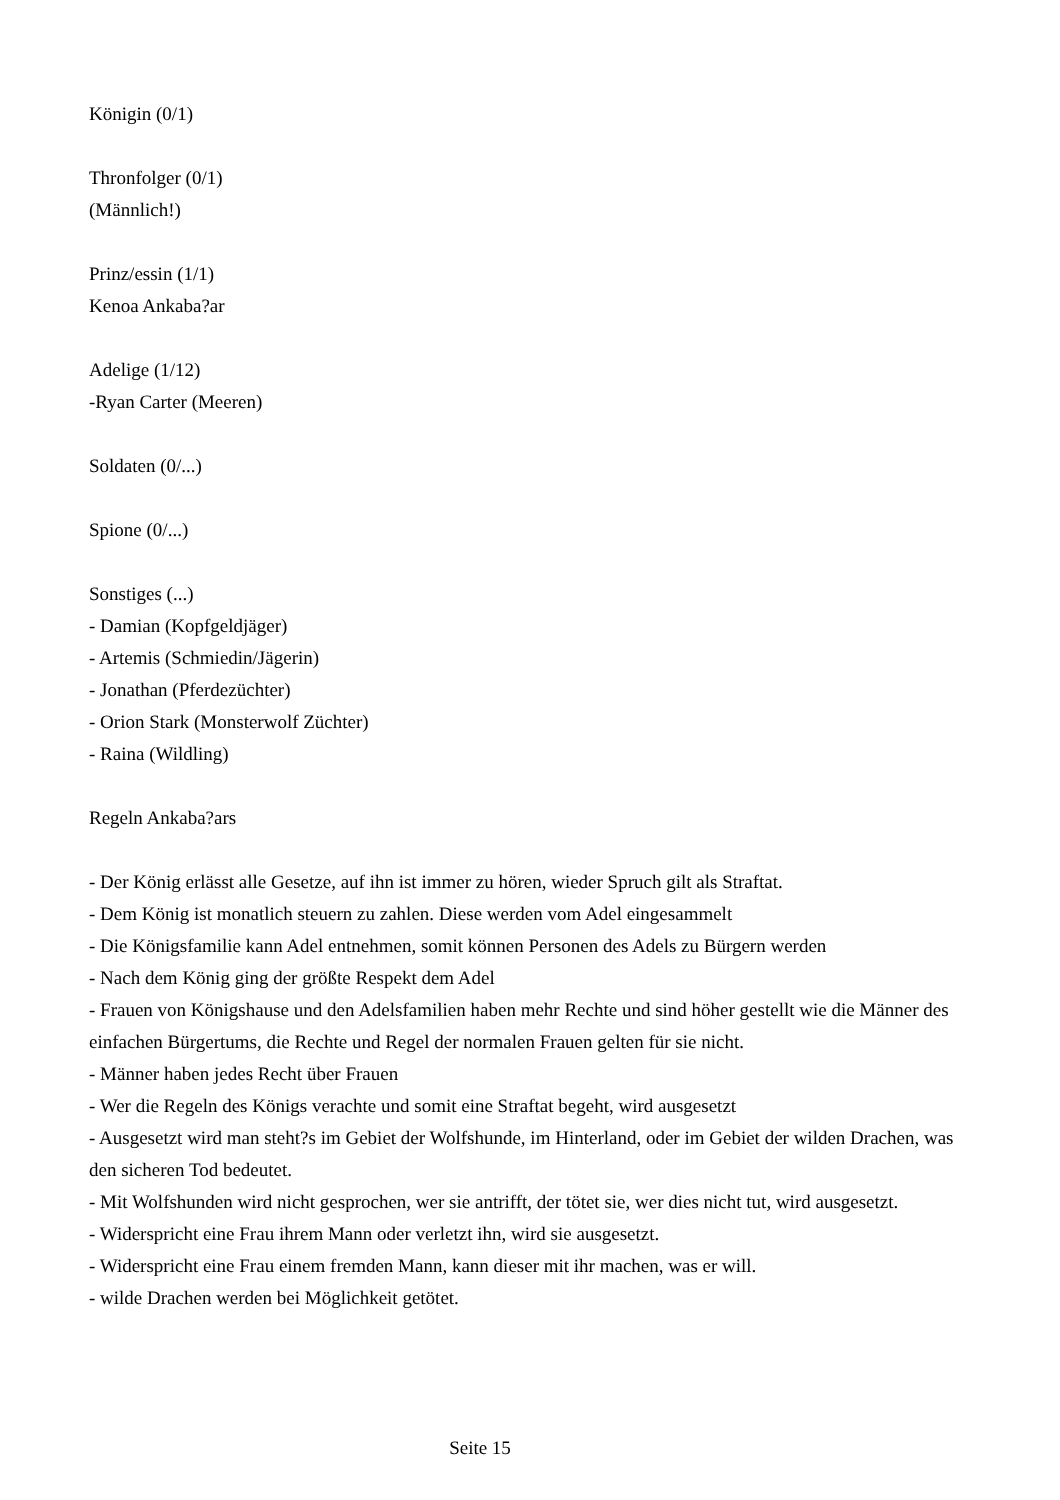Königin (0/1)
Thronfolger (0/1)
(Männlich!)
Prinz/essin (1/1)
Kenoa Ankaba?ar
Adelige (1/12)
-Ryan Carter (Meeren)
Soldaten (0/...)
Spione (0/...)
Sonstiges (...)
- Damian (Kopfgeldjäger)
- Artemis (Schmiedin/Jägerin)
- Jonathan (Pferdezüchter)
- Orion Stark (Monsterwolf Züchter)
- Raina (Wildling)
Regeln Ankaba?ars
- Der König erlässt alle Gesetze, auf ihn ist immer zu hören, wieder Spruch gilt als Straftat.
- Dem König ist monatlich steuern zu zahlen. Diese werden vom Adel eingesammelt
- Die Königsfamilie kann Adel entnehmen, somit können Personen des Adels zu Bürgern werden
- Nach dem König ging der größte Respekt dem Adel
- Frauen von Königshause und den Adelsfamilien haben mehr Rechte und sind höher gestellt wie die Männer des einfachen Bürgertums, die Rechte und Regel der normalen Frauen gelten für sie nicht.
- Männer haben jedes Recht über Frauen
- Wer die Regeln des Königs verachte und somit eine Straftat begeht, wird ausgesetzt
- Ausgesetzt wird man steht?s im Gebiet der Wolfshunde, im Hinterland, oder im Gebiet der wilden Drachen, was den sicheren Tod bedeutet.
- Mit Wolfshunden wird nicht gesprochen, wer sie antrifft, der tötet sie, wer dies nicht tut, wird ausgesetzt.
- Widerspricht eine Frau ihrem Mann oder verletzt ihn, wird sie ausgesetzt.
- Widerspricht eine Frau einem fremden Mann, kann dieser mit ihr machen, was er will.
- wilde Drachen werden bei Möglichkeit getötet.
Seite 15